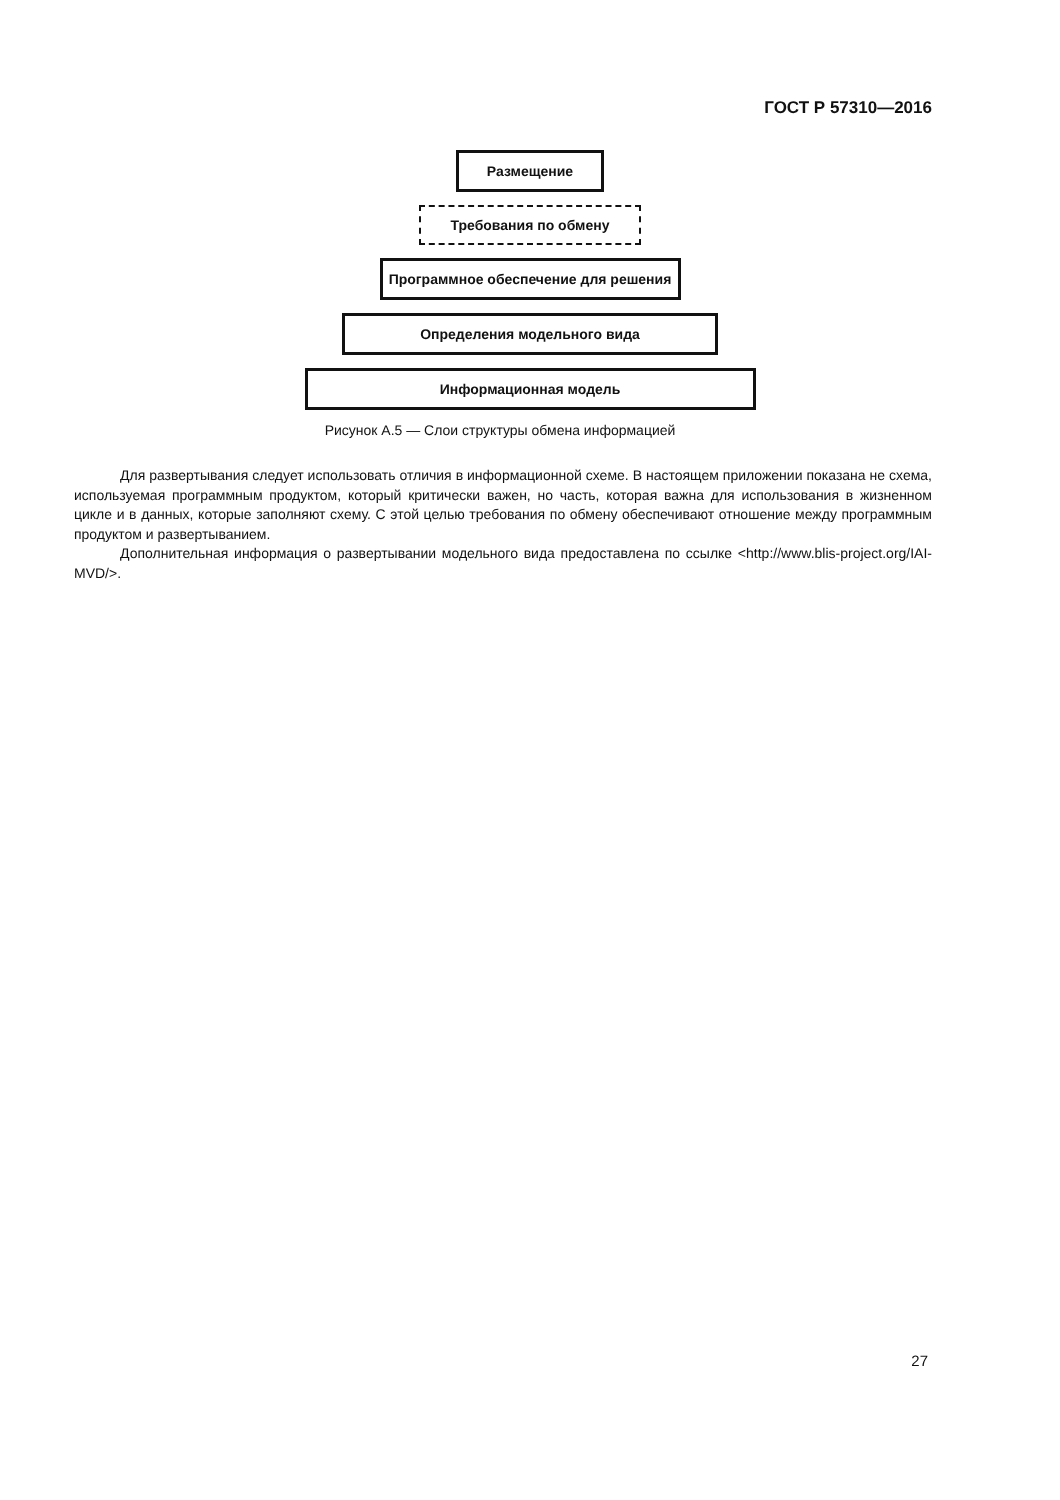ГОСТ Р 57310—2016
Размещение
Требования по обмену
Программное обеспечение для решения
Определения модельного вида
Информационная модель
Рисунок А.5 — Слои структуры обмена информацией
Для развертывания следует использовать отличия в информационной схеме. В настоящем приложении по­казана не схема, используемая программным продуктом, который критически важен, но часть, которая важна для использования в жизненном цикле и в данных, которые заполняют схему. С этой целью требования по обмену обе­спечивают отношение между программным продуктом и развертыванием.
Дополнительная информация о развертывании модельного вида предоставлена по ссылке <http://www.blis-project.org/IAI-MVD/>.
27